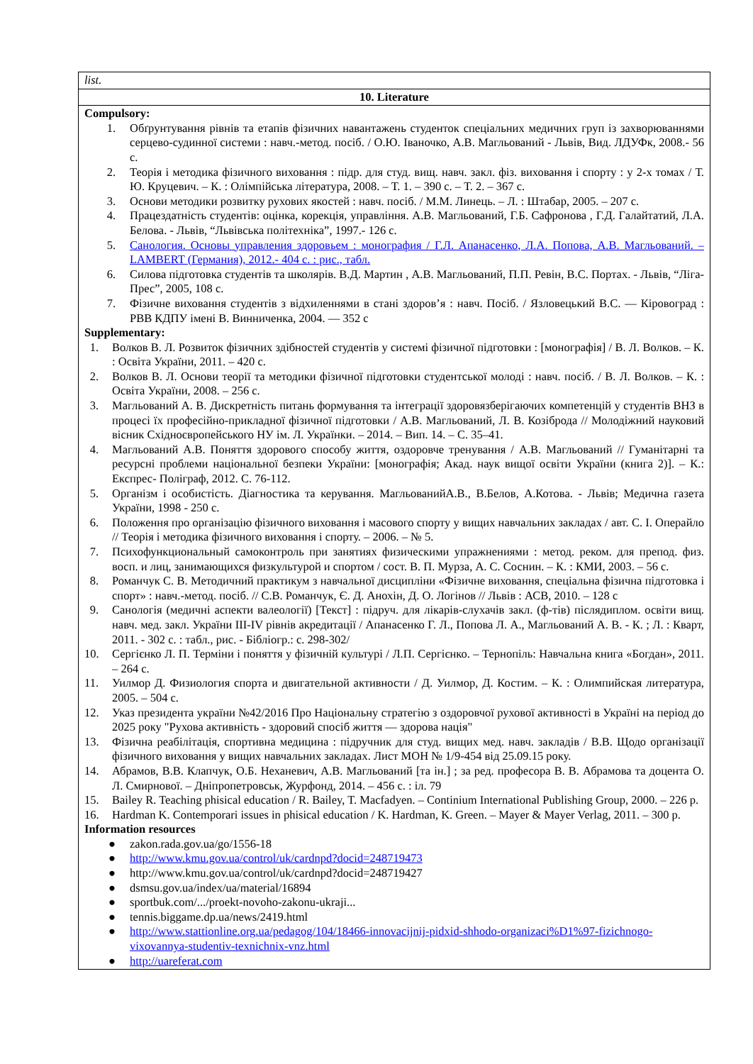| list. |
| 10. Literature |
| Compulsory: 1. Обґрунтування рівнів та етапів фізичних навантажень студенток спеціальних медичних груп із захворюваннями серцево-судинної системи : навч.-метод. посіб. / О.Ю. Іваночко, А.В. Магльований - Львів, Вид. ЛДУФк, 2008.- 56 с. 2. Теорія і методика фізичного виховання : підр. для студ. вищ. навч. закл. фіз. виховання і спорту : у 2-х томах / Т. Ю. Круцевич. – К. : Олімпійська література, 2008. – Т. 1. – 390 с. – Т. 2. – 367 с. 3. Основи методики розвитку рухових якостей : навч. посіб. / М.М. Линець. – Л. : Штабар, 2005. – 207 с. 4. Працездатність студентів: оцінка, корекція, управління. А.В. Магльований, Г.Б. Сафронова , Г.Д. Галайтатий, Л.А. Белова. - Львів, “Львівська політехніка”, 1997.- 126 с. 5. Санология. Основы управления здоровьем : монография / Г.Л. Апанасенко, Л.А. Попова, А.В. Магльований. – LAMBERT (Германия), 2012.- 404 с. : рис., табл. 6. Силова підготовка студентів та школярів. В.Д. Мартин , А.В. Магльований, П.П. Ревін, В.С. Портах. - Львів, “Ліга-Прес”, 2005, 108 с. 7. Фізичне виховання студентів з відхиленнями в стані здоров’я : навч. Посіб. / Язловецький В.С. — Кіровоград : РВВ КДПУ імені В. Винниченка, 2004. — 352 с Supplementary: 1. Волков В. Л. Розвиток фізичних здібностей студентів у системі фізичної підготовки : [монографія] / В. Л. Волков. – К. : Освіта України, 2011. – 420 с. 2. Волков В. Л. Основи теорії та методики фізичної підготовки студентської молоді : навч. посіб. / В. Л. Волков. – К. : Освіта України, 2008. – 256 с. 3. Магльований А. В. Дискретність питань формування та інтеграції здоровязберігаючих компетенцій у студентів ВНЗ в процесі їх професійно-прикладної фізичної підготовки / А.В. Магльований, Л. В. Козіброда // Молодіжний науковий вісник Східноєвропейського НУ ім. Л. Українки. – 2014. – Вип. 14. – С. 35–41. 4. Магльований А.В. Поняття здорового способу життя, оздоровче тренування / А.В. Магльований // Гуманітарні та ресурсні проблеми національної безпеки України: [монографія; Акад. наук вищої освіти України (книга 2)]. – К.: Експрес- Поліграф, 2012. С. 76-112. 5. Організм і особистість. Діагностика та керування. МагльованийА.В., В.Белов, А.Котова. - Львів; Медична газета України, 1998 - 250 с. 6. Положення про організацію фізичного виховання і масового спорту у вищих навчальних закладах / авт. С. І. Операйло // Теорія і методика фізичного виховання і спорту. – 2006. – № 5. 7. Психофункциональный самоконтроль при занятиях физическими упражнениями : метод. реком. для препод. физ. восп. и лиц, занимающихся физкультурой и спортом / сост. В. П. Мурза, А. С. Соснин. – К. : КМИ, 2003. – 56 с. 8. Романчук С. В. Методичний практикум з навчальної дисципліни «Фізичне виховання, спеціальна фізична підготовка і спорт» : навч.-метод. посіб. // С.В. Романчук, Є. Д. Анохін, Д. О. Логінов // Львів : АСВ, 2010. – 128 с 9. Санологія (медичні аспекти валеології) [Текст] : підруч. для лікарів-слухачів закл. (ф-тів) післядиплом. освіти вищ. навч. мед. закл. України ІІІ-ІV рівнів акредитації / Апанасенко Г. Л., Попова Л. А., Магльований А. В. - К. ; Л. : Кварт, 2011. - 302 с. : табл., рис. - Бібліогр.: с. 298-302/ 10. Сергієнко Л. П. Терміни і поняття у фізичній культурі / Л.П. Сергієнко. – Тернопіль: Навчальна книга «Богдан», 2011. – 264 с. 11. Уилмор Д. Физиология спорта и двигательной активности / Д. Уилмор, Д. Костим. – К. : Олимпийская литература, 2005. – 504 с. 12. Указ президента україни №42/2016 Про Національну стратегію з оздоровчої рухової активності в Україні на період до 2025 року "Рухова активність - здоровий спосіб життя — здорова нація" 13. Фізична реабілітація, спортивна медицина : підручник для студ. вищих мед. навч. закладів / В.В. Щодо організації фізичного виховання у вищих навчальних закладах. Лист МОН № 1/9-454 від 25.09.15 року. 14. Абрамов, В.В. Клапчук, О.Б. Неханевич, А.В. Магльований [та ін.] ; за ред. професора В. В. Абрамова та доцента О. Л. Смирнової. – Дніпропетровськ, Журфонд, 2014. – 456 с. : іл. 79 15. Bailey R. Teaching phisical education / R. Bailey, T. Macfadyen. – Continium International Publishing Group, 2000. – 226 p. 16. Hardman K. Contemporari issues in phisical education / K. Hardman, K. Green. – Mayer & Mayer Verlag, 2011. – 300 p. Information resources ● zakon.rada.gov.ua/go/1556-18 ● http://www.kmu.gov.ua/control/uk/cardnpd?docid=248719473 ● http://www.kmu.gov.ua/control/uk/cardnpd?docid=248719427 ● dsmsu.gov.ua/index/ua/material/16894 ● sportbuk.com/.../proekt-novoho-zakonu-ukraji... ● tennis.biggame.dp.ua/news/2419.html ● http://www.stattionline.org.ua/pedagog/104/18466-innovacijnij-pidxid-shhodo-organizaci%D1%97-fizichnogo-vixovannya-studentiv-texnichnix-vnz.html ● http://uareferat.com |